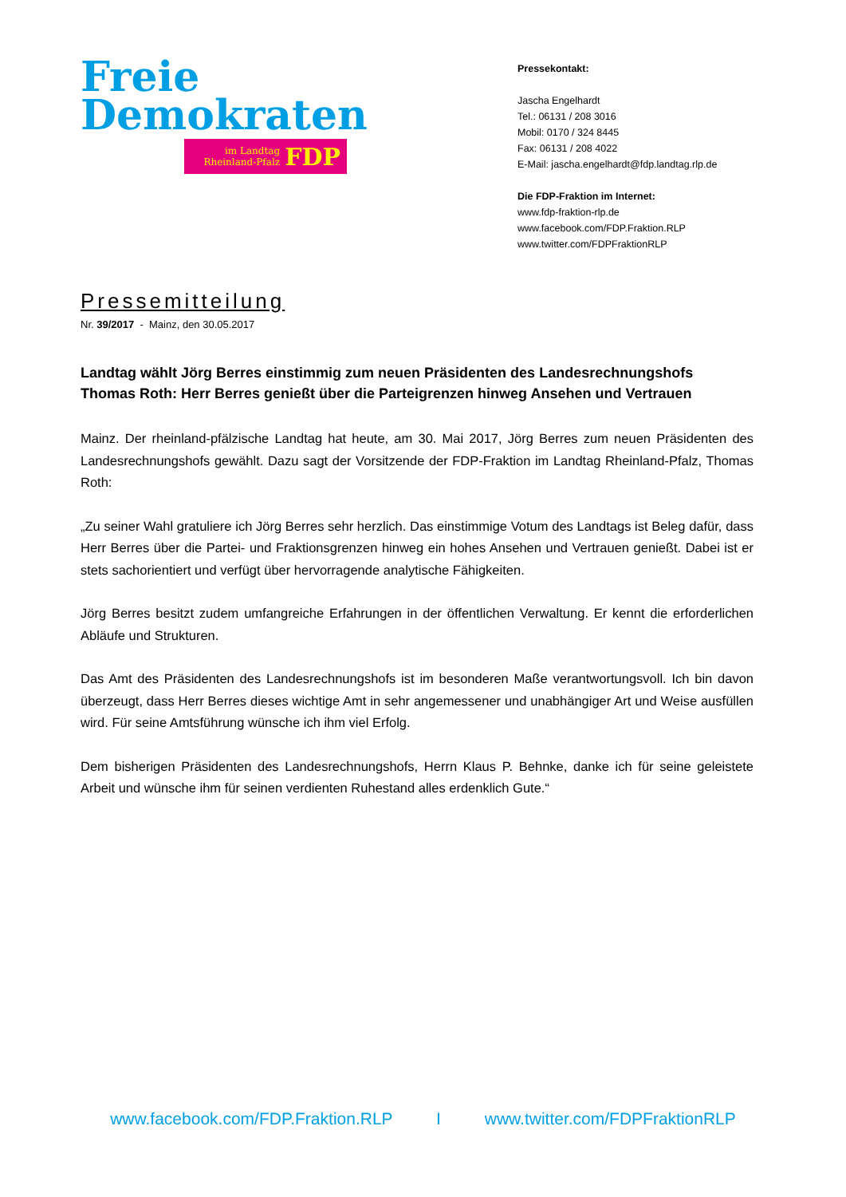Freie
Demokraten
im Landtag
Rheinland-Pfalz
FDP
Pressekontakt:
Jascha Engelhardt
Tel.: 06131 / 208 3016
Mobil: 0170 / 324 8445
Fax: 06131 / 208 4022
E-Mail: jascha.engelhardt@fdp.landtag.rlp.de
Die FDP-Fraktion im Internet:
www.fdp-fraktion-rlp.de
www.facebook.com/FDP.Fraktion.RLP
www.twitter.com/FDPFraktionRLP
Pressemitteilung
Nr. 39/2017 - Mainz, den 30.05.2017
Landtag wählt Jörg Berres einstimmig zum neuen Präsidenten des Landesrechnungshofs
Thomas Roth: Herr Berres genießt über die Parteigrenzen hinweg Ansehen und Vertrauen
Mainz. Der rheinland-pfälzische Landtag hat heute, am 30. Mai 2017, Jörg Berres zum neuen Präsidenten des Landesrechnungshofs gewählt. Dazu sagt der Vorsitzende der FDP-Fraktion im Landtag Rheinland-Pfalz, Thomas Roth:
„Zu seiner Wahl gratuliere ich Jörg Berres sehr herzlich. Das einstimmige Votum des Landtags ist Beleg dafür, dass Herr Berres über die Partei- und Fraktionsgrenzen hinweg ein hohes Ansehen und Vertrauen genießt. Dabei ist er stets sachorientiert und verfügt über hervorragende analytische Fähigkeiten.
Jörg Berres besitzt zudem umfangreiche Erfahrungen in der öffentlichen Verwaltung. Er kennt die erforderlichen Abläufe und Strukturen.
Das Amt des Präsidenten des Landesrechnungshofs ist im besonderen Maße verantwortungsvoll. Ich bin davon überzeugt, dass Herr Berres dieses wichtige Amt in sehr angemessener und unabhängiger Art und Weise ausfüllen wird. Für seine Amtsführung wünsche ich ihm viel Erfolg.
Dem bisherigen Präsidenten des Landesrechnungshofs, Herrn Klaus P. Behnke, danke ich für seine geleistete Arbeit und wünsche ihm für seinen verdienten Ruhestand alles erdenklich Gute.“
www.facebook.com/FDP.Fraktion.RLP I www.twitter.com/FDPFraktionRLP